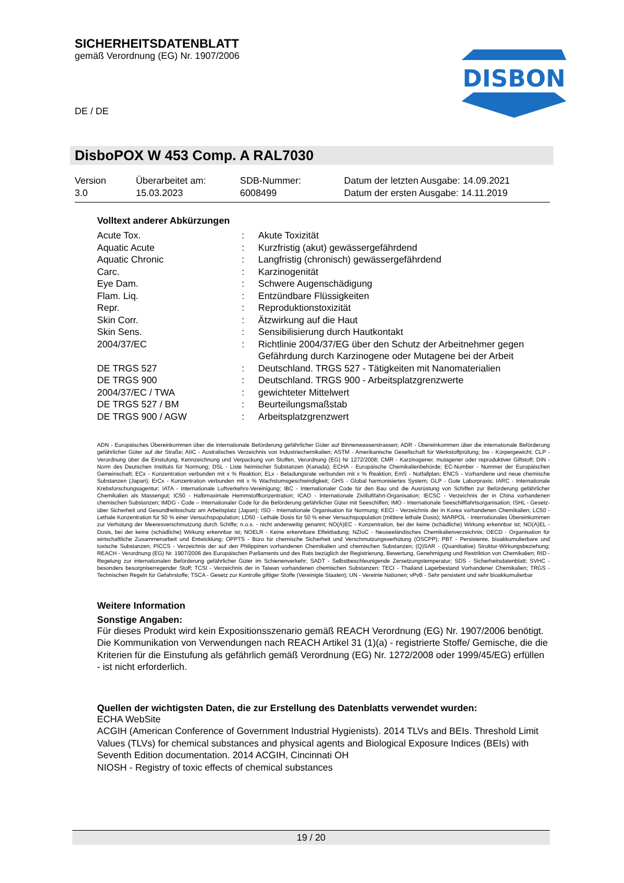DISBON
SICHERHEITSDATENBLATT
gemäß Verordnung (EG) Nr. 1907/2006
DE / DE
DisboPOX W 453 Comp. A RAL7030
| Version 3.0 | Überarbeitet am: 15.03.2023 | SDB-Nummer: 6008499 | Datum der letzten Ausgabe: 14.09.2021 Datum der ersten Ausgabe: 14.11.2019 |
Volltext anderer Abkürzungen
| Acute Tox. | : | Akute Toxizität |
| Aquatic Acute | : | Kurzfristig (akut) gewässergefährdend |
| Aquatic Chronic | : | Langfristig (chronisch) gewässergefährdend |
| Carc. | : | Karzinogenität |
| Eye Dam. | : | Schwere Augenschädigung |
| Flam. Liq. | : | Entzündbare Flüssigkeiten |
| Repr. | : | Reproduktionstoxizität |
| Skin Corr. | : | Ätzwirkung auf die Haut |
| Skin Sens. | : | Sensibilisierung durch Hautkontakt |
| 2004/37/EC | : | Richtlinie 2004/37/EG über den Schutz der Arbeitnehmer gegen Gefährdung durch Karzinogene oder Mutagene bei der Arbeit |
| DE TRGS 527 | : | Deutschland. TRGS 527 - Tätigkeiten mit Nanomaterialien |
| DE TRGS 900 | : | Deutschland. TRGS 900 - Arbeitsplatzgrenzwerte |
| 2004/37/EC / TWA | : | gewichteter Mittelwert |
| DE TRGS 527 / BM | : | Beurteilungsmaßstab |
| DE TRGS 900 / AGW | : | Arbeitsplatzgrenzwert |
ADN - Europäisches Übereinkommen über die internationale Beförderung gefährlicher Güter auf Binnenwasserstrassen; ADR - Übereinkommen über die internationale Beförderung gefährlicher Güter auf der Straße; AIIC - Australisches Verzeichnis von Industriechemikalien; ASTM - Amerikanische Gesellschaft für Werkstoffprüfung; bw - Körpergewicht; CLP - Verordnung über die Einstufung, Kennzeichnung und Verpackung von Stoffen, Verordnung (EG) Nr 1272/2008; CMR - Karzinogener, mutagener oder reproduktiver Giftstoff; DIN - Norm des Deutschen Instituts für Normung; DSL - Liste heimischer Substanzen (Kanada); ECHA - Europäische Chemikalienbehörde; EC-Number - Nummer der Europäischen Gemeinschaft; ECx - Konzentration verbunden mit x % Reaktion; ELx - Beladungsrate verbunden mit x % Reaktion; EmS - Notfallplan; ENCS - Vorhandene und neue chemische Substanzen (Japan); ErCx - Konzentration verbunden mit x % Wachstumsgeschwindigkeit; GHS - Global harmonisiertes System; GLP - Gute Laborpraxis; IARC - Internationale Krebsforschungsagentur; IATA - Internationale Luftverkehrs-Vereinigung; IBC - Internationaler Code für den Bau und die Ausrüstung von Schiffen zur Beförderung gefährlicher Chemikalien als Massengut; IC50 - Halbmaximale Hemmstoffkonzentration; ICAO - Internationale Zivilluftfahrt-Organisation; IECSC - Verzeichnis der in China vorhandenen chemischen Substanzen; IMDG - Code – Internationaler Code für die Beförderung gefährlicher Güter mit Seeschiffen; IMO - Internationale Seeschifffahrtsorganisation; ISHL - Gesetz- über Sicherheit und Gesundheitsschutz am Arbeitsplatz (Japan); ISO - Internationale Organisation für Normung; KECI - Verzeichnis der in Korea vorhandenen Chemikalien; LC50 - Lethale Konzentration für 50 % einer Versuchspopulation; LD50 - Lethale Dosis für 50 % einer Versuchspopulation (mittlere lethale Dosis); MARPOL - Internationales Übereinkommen zur Verhütung der Meeresverschmutzung durch Schiffe; n.o.s. - nicht anderweitig genannt; NO(A)EC - Konzentration, bei der keine (schädliche) Wirkung erkennbar ist; NO(A)EL - Dosis, bei der keine (schädliche) Wirkung erkennbar ist; NOELR - Keine erkennbare Effektladung; NZIoC - Neuseeländisches Chemikalienverzeichnis; OECD - Organisation für wirtschaftliche Zusammenarbeit und Entwicklung; OPPTS - Büro für chemische Sicherheit und Verschmutzungsverhütung (OSCPP); PBT - Persistente, bioakkumulierbare und toxische Substanzen; PICCS - Verzeichnis der auf den Philippinen vorhandenen Chemikalien und chemischen Substanzen; (Q)SAR - (Quantitative) Struktur-Wirkungsbeziehung; REACH - Verordnung (EG) Nr. 1907/2006 des Europäischen Parliaments und des Rats bezüglich der Registrierung, Bewertung, Genehmigung und Restriktion von Chemikalien; RID - Regelung zur internationalen Beförderung gefährlicher Güter im Schienenverkehr; SADT - Selbstbeschleunigende Zersetzungstemperatur; SDS - Sicherheitsdatenblatt; SVHC - besonders besorgniserregender Stoff; TCSI - Verzeichnis der in Taiwan vorhandenen chemischen Substanzen; TECI - Thailand Lagerbestand Vorhandener Chemikalien; TRGS - Technischen Regeln für Gefahrstoffe; TSCA - Gesetz zur Kontrolle giftiger Stoffe (Vereinigte Staaten); UN - Vereinte Nationen; vPvB - Sehr persistent und sehr bioakkumulierbar
Weitere Information
Sonstige Angaben:
Für dieses Produkt wird kein Expositionsszenario gemäß REACH Verordnung (EG) Nr. 1907/2006 benötigt.
Die Kommunikation von Verwendungen nach REACH Artikel 31 (1)(a) - registrierte Stoffe/ Gemische, die die Kriterien für die Einstufung als gefährlich gemäß Verordnung (EG) Nr. 1272/2008 oder 1999/45/EG) erfüllen - ist nicht erforderlich.
Quellen der wichtigsten Daten, die zur Erstellung des Datenblatts verwendet wurden:
ECHA WebSite
ACGIH (American Conference of Government Industrial Hygienists). 2014 TLVs and BEIs. Threshold Limit Values (TLVs) for chemical substances and physical agents and Biological Exposure Indices (BEIs) with Seventh Edition documentation. 2014 ACGIH, Cincinnati OH
NIOSH - Registry of toxic effects of chemical substances
19 / 20